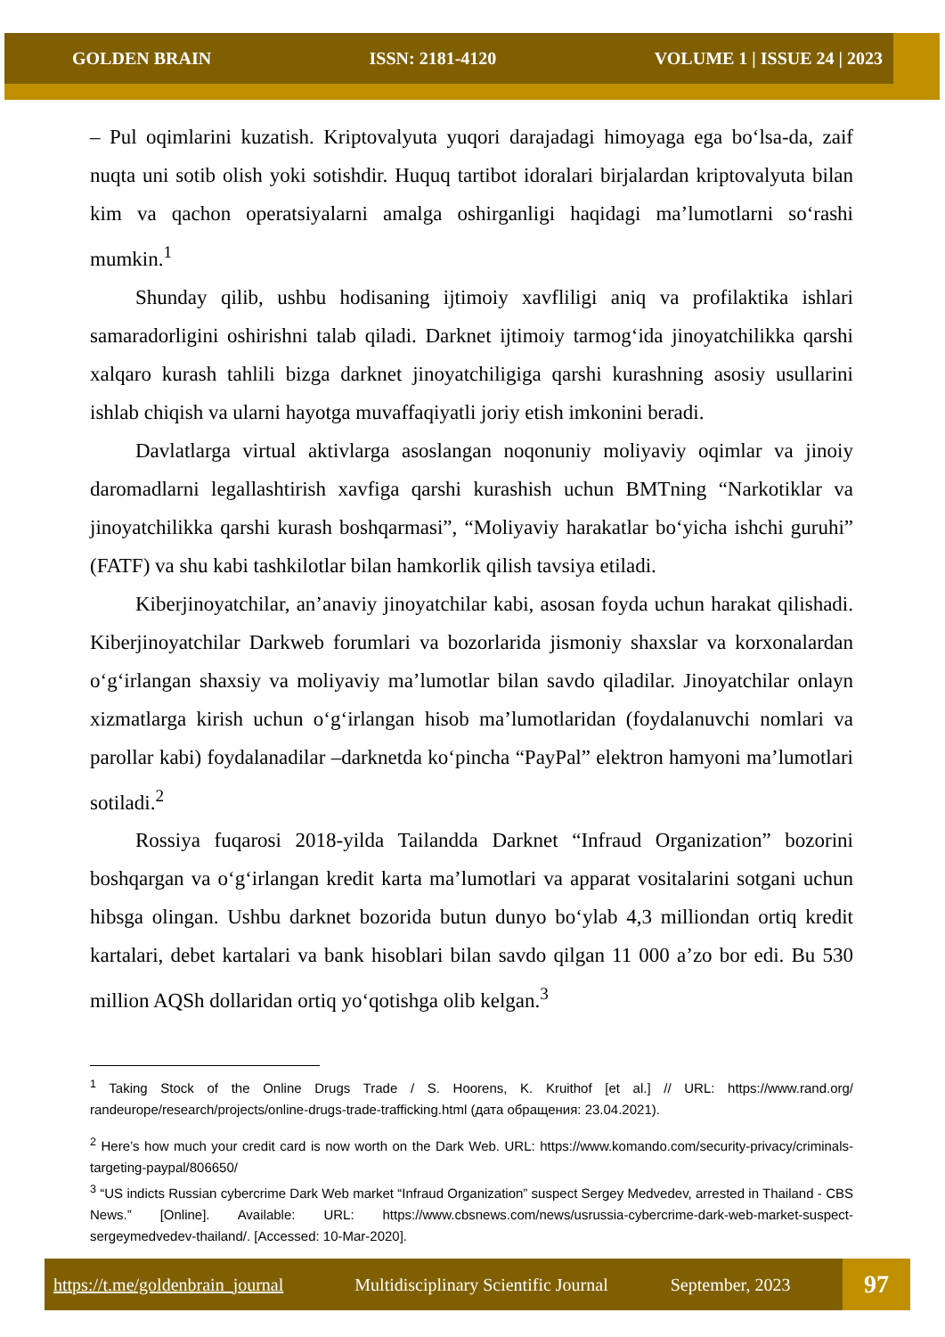GOLDEN BRAIN ISSN: 2181-4120 VOLUME 1 | ISSUE 24 | 2023
– Pul oqimlarini kuzatish. Kriptovalyuta yuqori darajadagi himoyaga ega bo‘lsa-da, zaif nuqta uni sotib olish yoki sotishdir. Huquq tartibot idoralari birjalardan kriptovalyuta bilan kim va qachon operatsiyalarni amalga oshirganligi haqidagi ma’lumotlarni so‘rashi mumkin.<sup>1</sup>
Shunday qilib, ushbu hodisaning ijtimoiy xavfliligi aniq va profilaktika ishlari samaradorligini oshirishni talab qiladi. Darknet ijtimoiy tarmog‘ida jinoyatchilikka qarshi xalqaro kurash tahlili bizga darknet jinoyatchiligiga qarshi kurashning asosiy usullarini ishlab chiqish va ularni hayotga muvaffaqiyatli joriy etish imkonini beradi.
Davlatlarga virtual aktivlarga asoslangan noqonuniy moliyaviy oqimlar va jinoiy daromadlarni legallashtirish xavfiga qarshi kurashish uchun BMTning “Narkotiklar va jinoyatchilikka qarshi kurash boshqarmasi”, “Moliyaviy harakatlar bo‘yicha ishchi guruhi” (FATF) va shu kabi tashkilotlar bilan hamkorlik qilish tavsiya etiladi.
Kiberjinoyatchilar, an’anaviy jinoyatchilar kabi, asosan foyda uchun harakat qilishadi. Kiberjinoyatchilar Darkweb forumlari va bozorlarida jismoniy shaxslar va korxonalardan o‘g‘irlangan shaxsiy va moliyaviy ma’lumotlar bilan savdo qiladilar. Jinoyatchilar onlayn xizmatlarga kirish uchun o‘g‘irlangan hisob ma’lumotlaridan (foydalanuvchi nomlari va parollar kabi) foydalanadilar –darknetda ko‘pincha “PayPal” elektron hamyoni ma’lumotlari sotiladi.<sup>2</sup>
Rossiya fuqarosi 2018-yilda Tailandda Darknet “Infraud Organization” bozorini boshqargan va o‘g‘irlangan kredit karta ma’lumotlari va apparat vositalarini sotgani uchun hibsga olingan. Ushbu darknet bozorida butun dunyo bo‘ylab 4,3 milliondan ortiq kredit kartalari, debet kartalari va bank hisoblari bilan savdo qilgan 11 000 a’zo bor edi. Bu 530 million AQSh dollaridan ortiq yo‘qotishga olib kelgan.<sup>3</sup>
<sup>1</sup> Taking Stock of the Online Drugs Trade / S. Hoorens, K. Kruithof [et al.] // URL: https://www.rand.org/ randeurope/research/projects/online-drugs-trade-trafficking.html (дата обращения: 23.04.2021).
<sup>2</sup> Here’s how much your credit card is now worth on the Dark Web. URL: https://www.komando.com/security-privacy/criminals-targeting-paypal/806650/
<sup>3</sup> “US indicts Russian cybercrime Dark Web market “Infraud Organization” suspect Sergey Medvedev, arrested in Thailand - CBS News.” [Online]. Available: URL: https://www.cbsnews.com/news/usrussia-cybercrime-dark-web-market-suspect-sergeymedvedev-thailand/. [Accessed: 10-Mar-2020].
https://t.me/goldenbrain_journal Multidisciplinary Scientific Journal September, 2023
97